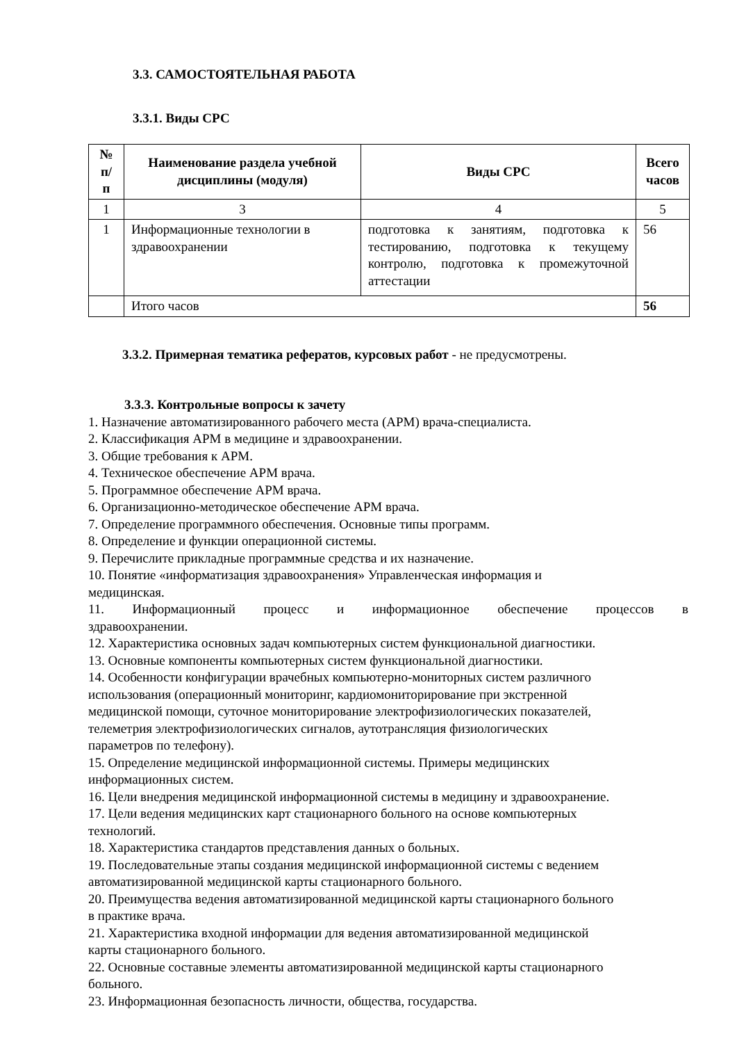3.3. САМОСТОЯТЕЛЬНАЯ РАБОТА
3.3.1. Виды СРС
| № п/ п | Наименование раздела учебной дисциплины (модуля) | Виды СРС | Всего часов |
| --- | --- | --- | --- |
| 1 | 3 | 4 | 5 |
| 1 | Информационные технологии в здравоохранении | подготовка к занятиям, подготовка к тестированию, подготовка к текущему контролю, подготовка к промежуточной аттестации | 56 |
| | Итого часов | | 56 |
3.3.2. Примерная тематика рефератов, курсовых работ - не предусмотрены.
3.3.3. Контрольные вопросы к зачету
1. Назначение автоматизированного рабочего места (АРМ) врача-специалиста.
2. Классификация АРМ в медицине и здравоохранении.
3. Общие требования к АРМ.
4. Техническое обеспечение АРМ врача.
5. Программное обеспечение АРМ врача.
6. Организационно-методическое обеспечение АРМ врача.
7. Определение программного обеспечения. Основные типы программ.
8. Определение и функции операционной системы.
9. Перечислите прикладные программные средства и их назначение.
10. Понятие «информатизация здравоохранения» Управленческая информация и
медицинская.
11. Информационный процесс и информационное обеспечение процессов в
здравоохранении.
12. Характеристика основных задач компьютерных систем функциональной диагностики.
13. Основные компоненты компьютерных систем функциональной диагностики.
14. Особенности конфигурации врачебных компьютерно-мониторных систем различного
использования (операционный мониторинг, кардиомониторирование при экстренной
медицинской помощи, суточное мониторирование электрофизиологических показателей,
телеметрия электрофизиологических сигналов, аутотрансляция физиологических
параметров по телефону).
15. Определение медицинской информационной системы. Примеры медицинских
информационных систем.
16. Цели внедрения медицинской информационной системы в медицину и здравоохранение.
17. Цели ведения медицинских карт стационарного больного на основе компьютерных
технологий.
18. Характеристика стандартов представления данных о больных.
19. Последовательные этапы создания медицинской информационной системы с ведением
автоматизированной медицинской карты стационарного больного.
20. Преимущества ведения автоматизированной медицинской карты стационарного больного
в практике врача.
21. Характеристика входной информации для ведения автоматизированной медицинской
карты стационарного больного.
22. Основные составные элементы автоматизированной медицинской карты стационарного
больного.
23. Информационная безопасность личности, общества, государства.